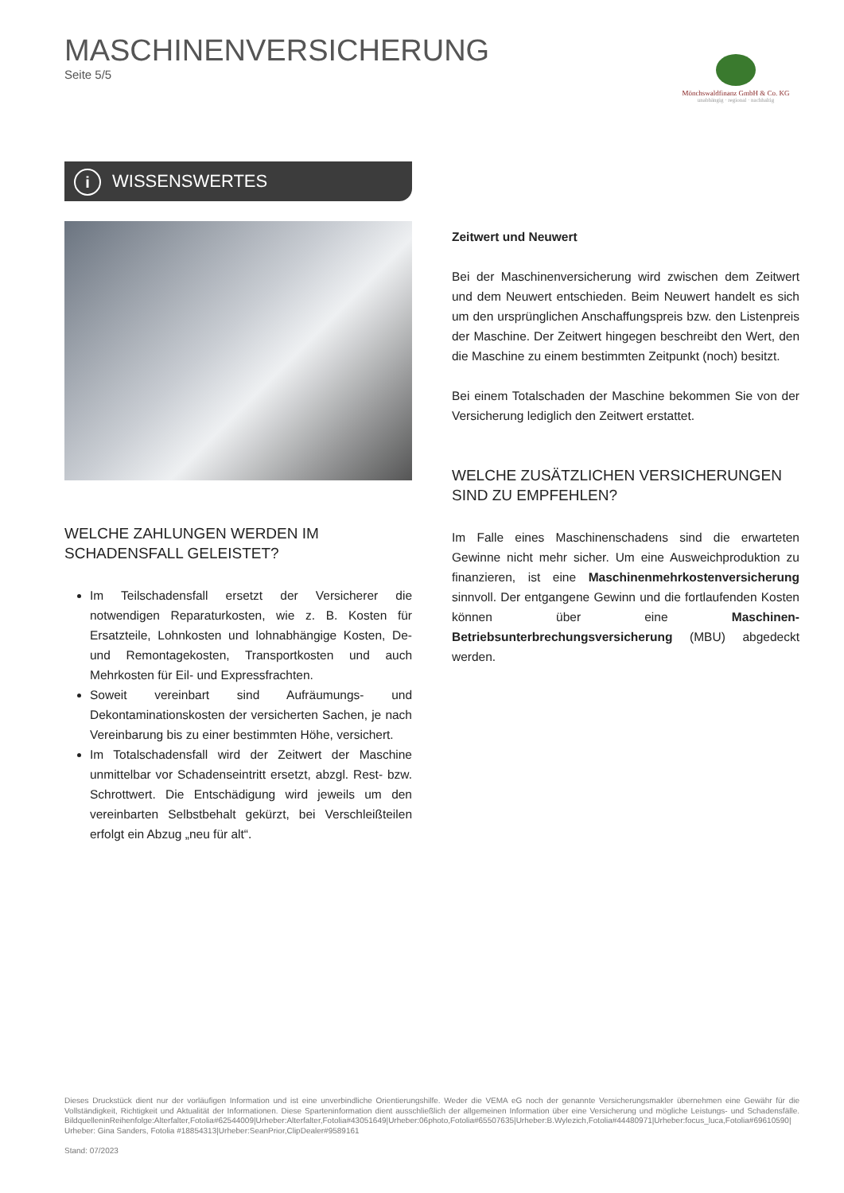MASCHINENVERSICHERUNG
Seite 5/5
Mönchswaldfinanz GmbH & Co. KG
unabhängig · regional · nachhaltig
i WISSENSWERTES
WELCHE ZAHLUNGEN WERDEN IM SCHADENSFALL GELEISTET?
Im Teilschadensfall ersetzt der Versicherer die notwendigen Reparaturkosten, wie z. B. Kosten für Ersatzteile, Lohnkosten und lohnabhängige Kosten, De- und Remontagekosten, Transportkosten und auch Mehrkosten für Eil- und Expressfrachten.
Soweit vereinbart sind Aufräumungs- und Dekontaminationskosten der versicherten Sachen, je nach Vereinbarung bis zu einer bestimmten Höhe, versichert.
Im Totalschadensfall wird der Zeitwert der Maschine unmittelbar vor Schadenseintritt ersetzt, abzgl. Rest- bzw. Schrottwert. Die Entschädigung wird jeweils um den vereinbarten Selbstbehalt gekürzt, bei Verschleißteilen erfolgt ein Abzug „neu für alt“.
Zeitwert und Neuwert
Bei der Maschinenversicherung wird zwischen dem Zeitwert und dem Neuwert entschieden. Beim Neuwert handelt es sich um den ursprünglichen Anschaffungspreis bzw. den Listenpreis der Maschine. Der Zeitwert hingegen beschreibt den Wert, den die Maschine zu einem bestimmten Zeitpunkt (noch) besitzt.
Bei einem Totalschaden der Maschine bekommen Sie von der Versicherung lediglich den Zeitwert erstattet.
WELCHE ZUSÄTZLICHEN VERSICHERUNGEN SIND ZU EMPFEHLEN?
Im Falle eines Maschinenschadens sind die erwarteten Gewinne nicht mehr sicher. Um eine Ausweichproduktion zu finanzieren, ist eine Maschinenmehrkostenversicherung sinnvoll. Der entgangene Gewinn und die fortlaufenden Kosten können über eine Maschinen-Betriebsunterbrechungsversicherung (MBU) abgedeckt werden.
Dieses Druckstück dient nur der vorläufigen Information und ist eine unverbindliche Orientierungshilfe. Weder die VEMA eG noch der genannte Versicherungsmakler übernehmen eine Gewähr für die Vollständigkeit, Richtigkeit und Aktualität der Informationen. Diese Sparteninformation dient ausschließlich der allgemeinen Information über eine Versicherung und mögliche Leistungs- und Schadensfälle. BildquelleninReihenfolge:Alterfalter,Fotolia#62544009|Urheber:Alterfalter,Fotolia#43051649|Urheber:06photo,Fotolia#65507635|Urheber:B.Wylezich,Fotolia#44480971|Urheber:focus_luca,Fotolia#69610590| Urheber: Gina Sanders, Fotolia #18854313|Urheber:SeanPrior,ClipDealer#9589161
Stand: 07/2023